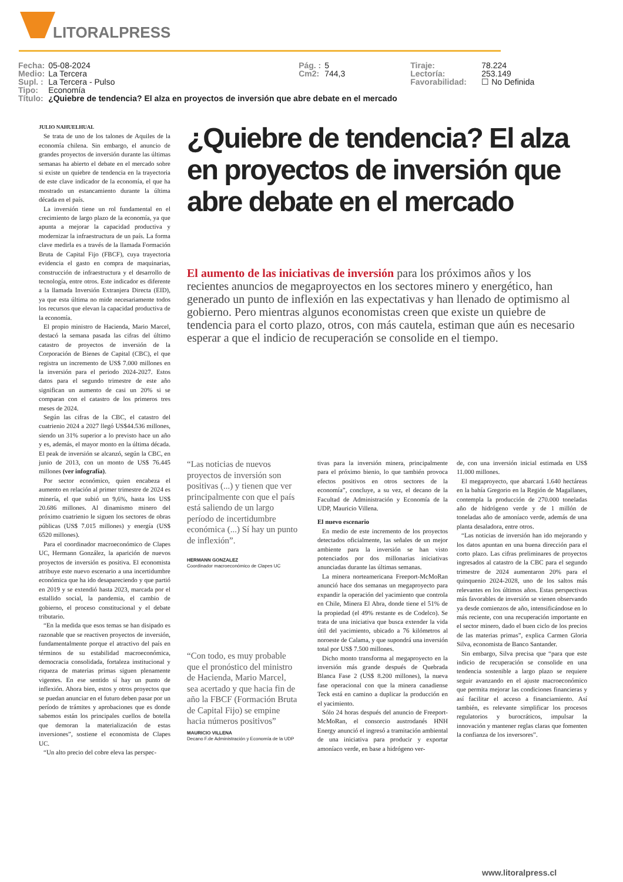LITORALPRESS
| Fecha: | 05-08-2024 | Pág. : | 5 | Tiraje: | 78.224 |
| Medio: | La Tercera | Cm2: | 744,3 | Lectoría: | 253.149 |
| Supl. : | La Tercera - Pulso | | | Favorabilidad: | ☐ No Definida |
| Tipo: | Economía | | | | |
| Título: | ¿Quiebre de tendencia? El alza en proyectos de inversión que abre debate en el mercado | | | | |
JULIO NAHUELHUAL
Se trata de uno de los talones de Aquiles de la economía chilena. Sin embargo, el anuncio de grandes proyectos de inversión durante las últimas semanas ha abierto el debate en el mercado sobre si existe un quiebre de tendencia en la trayectoria de este clave indicador de la economía, el que ha mostrado un estancamiento durante la última década en el país.
La inversión tiene un rol fundamental en el crecimiento de largo plazo de la economía, ya que apunta a mejorar la capacidad productiva y modernizar la infraestructura de un país. La forma clave medirla es a través de la llamada Formación Bruta de Capital Fijo (FBCF), cuya trayectoria evidencia el gasto en compra de maquinarias, construcción de infraestructura y el desarrollo de tecnología, entre otros. Este indicador es diferente a la llamada Inversión Extranjera Directa (EID), ya que esta última no mide necesariamente todos los recursos que elevan la capacidad productiva de la economía.
El propio ministro de Hacienda, Mario Marcel, destacó la semana pasada las cifras del último catastro de proyectos de inversión de la Corporación de Bienes de Capital (CBC), el que registra un incremento de US$ 7.000 millones en la inversión para el periodo 2024-2027. Estos datos para el segundo trimestre de este año significan un aumento de casi un 20% si se comparan con el catastro de los primeros tres meses de 2024.
Según las cifras de la CBC, el catastro del cuatrienio 2024 a 2027 llegó US$44.536 millones, siendo un 31% superior a lo previsto hace un año y es, además, el mayor monto en la última década. El peak de inversión se alcanzó, según la CBC, en junio de 2013, con un monto de US$ 76.445 millones (ver infografía).
Por sector económico, quien encabeza el aumento en relación al primer trimestre de 2024 es minería, el que subió un 9,6%, hasta los US$ 20.686 millones. Al dinamismo minero del próximo cuatrienio le siguen los sectores de obras públicas (US$ 7.015 millones) y energía (US$ 6520 millones).
Para el coordinador macroeconómico de Clapes UC, Hermann González, la aparición de nuevos proyectos de inversión es positiva. El economista atribuye este nuevo escenario a una incertidumbre económica que ha ido desapareciendo y que partió en 2019 y se extendió hasta 2023, marcada por el estallido social, la pandemia, el cambio de gobierno, el proceso constitucional y el debate tributario.
“En la medida que esos temas se han disipado es razonable que se reactiven proyectos de inversión, fundamentalmente porque el atractivo del país en términos de su estabilidad macroeconómica, democracia consolidada, fortaleza institucional y riqueza de materias primas siguen plenamente vigentes. En ese sentido sí hay un punto de inflexión. Ahora bien, estos y otros proyectos que se puedan anunciar en el futuro deben pasar por un período de trámites y aprobaciones que es donde sabemos están los principales cuellos de botella que demoran la materialización de estas inversiones”, sostiene el economista de Clapes UC.
“Un alto precio del cobre eleva las perspec-
¿Quiebre de tendencia? El alza en proyectos de inversión que abre debate en el mercado
El aumento de las iniciativas de inversión para los próximos años y los recientes anuncios de megaproyectos en los sectores minero y energético, han generado un punto de inflexión en las expectativas y han llenado de optimismo al gobierno. Pero mientras algunos economistas creen que existe un quiebre de tendencia para el corto plazo, otros, con más cautela, estiman que aún es necesario esperar a que el indicio de recuperación se consolide en el tiempo.
“Las noticias de nuevos proyectos de inversión son positivas (...) y tienen que ver principalmente con que el país está saliendo de un largo período de incertidumbre económica (...) Sí hay un punto de inflexión”.
HERMANN GONZALEZ
Coordinador macroeconómico de Clapes UC
“Con todo, es muy probable que el pronóstico del ministro de Hacienda, Mario Marcel, sea acertado y que hacia fin de año la FBCF (Formación Bruta de Capital Fijo) se empine hacia números positivos”
MAURICIO VILLENA
Decano F.de Administración y Economía de la UDP
tivas para la inversión minera, principalmente para el próximo bienio, lo que también provoca efectos positivos en otros sectores de la economía”, concluye, a su vez, el decano de la Facultad de Administración y Economía de la UDP, Mauricio Villena.
El nuevo escenario
En medio de este incremento de los proyectos detectados oficialmente, las señales de un mejor ambiente para la inversión se han visto potenciados por dos millonarias iniciativas anunciadas durante las últimas semanas.
La minera norteamericana Freeport-McMoRan anunció hace dos semanas un megaproyecto para expandir la operación del yacimiento que controla en Chile, Minera El Abra, donde tiene el 51% de la propiedad (el 49% restante es de Codelco). Se trata de una iniciativa que busca extender la vida útil del yacimiento, ubicado a 76 kilómetros al noroeste de Calama, y que supondrá una inversión total por US$ 7.500 millones.
Dicho monto transforma al megaproyecto en la inversión más grande después de Quebrada Blanca Fase 2 (US$ 8.200 millones), la nueva fase operacional con que la minera canadiense Teck está en camino a duplicar la producción en el yacimiento.
Sólo 24 horas después del anuncio de Freeport-McMoRan, el consorcio austrodanés HNH Energy anunció el ingresó a tramitación ambiental de una iniciativa para producir y exportar amoníaco verde, en base a hidrógeno ver-
de, con una inversión inicial estimada en US$ 11.000 millones.
El megaproyecto, que abarcará 1.640 hectáreas en la bahía Gregorio en la Región de Magallanes, contempla la producción de 270.000 toneladas año de hidrógeno verde y de 1 millón de toneladas año de amoníaco verde, además de una planta desaladora, entre otros.
“Las noticias de inversión han ido mejorando y los datos apuntan en una buena dirección para el corto plazo. Las cifras preliminares de proyectos ingresados al catastro de la CBC para el segundo trimestre de 2024 aumentaron 20% para el quinquenio 2024-2028, uno de los saltos más relevantes en los últimos años. Estas perspectivas más favorables de inversión se vienen observando ya desde comienzos de año, intensificándose en lo más reciente, con una recuperación importante en el sector minero, dado el buen ciclo de los precios de las materias primas”, explica Carmen Gloria Silva, economista de Banco Santander.
Sin embargo, Silva precisa que “para que este indicio de recuperación se consolide en una tendencia sostenible a largo plazo se requiere seguir avanzando en el ajuste macroeconómico que permita mejorar las condiciones financieras y así facilitar el acceso a financiamiento. Así también, es relevante simplificar los procesos regulatorios y burocráticos, impulsar la innovación y mantener reglas claras que fomenten la confianza de los inversores”.
www.litoralpress.cl